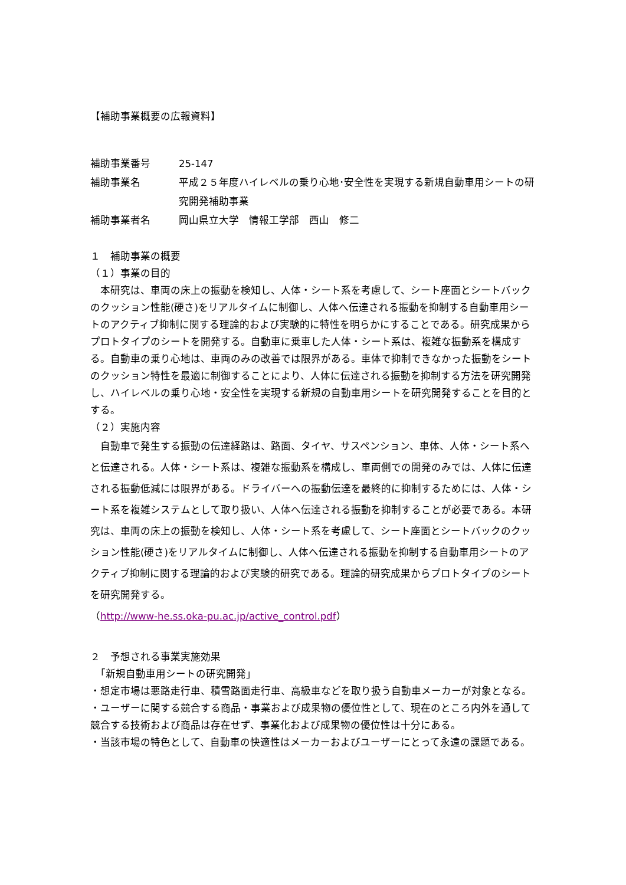【補助事業概要の広報資料】
補助事業番号 25-147
補助事業名 平成２５年度ハイレベルの乗り心地･安全性を実現する新規自動車用シートの研究開発補助事業
補助事業者名 岡山県立大学　情報工学部　西山　修二
１　補助事業の概要
（１）事業の目的
　本研究は、車両の床上の振動を検知し、人体・シート系を考慮して、シート座面とシートバックのクッション性能(硬さ)をリアルタイムに制御し、人体へ伝達される振動を抑制する自動車用シートのアクティブ抑制に関する理論的および実験的に特性を明らかにすることである。研究成果からプロトタイプのシートを開発する。自動車に乗車した人体・シート系は、複雑な振動系を構成する。自動車の乗り心地は、車両のみの改善では限界がある。車体で抑制できなかった振動をシートのクッション特性を最適に制御することにより、人体に伝達される振動を抑制する方法を研究開発し、ハイレベルの乗り心地・安全性を実現する新規の自動車用シートを研究開発することを目的とする。
（２）実施内容
　自動車で発生する振動の伝達経路は、路面、タイヤ、サスペンション、車体、人体・シート系へと伝達される。人体・シート系は、複雑な振動系を構成し、車両側での開発のみでは、人体に伝達される振動低減には限界がある。ドライバーへの振動伝達を最終的に抑制するためには、人体・シート系を複雑システムとして取り扱い、人体へ伝達される振動を抑制することが必要である。本研究は、車両の床上の振動を検知し、人体・シート系を考慮して、シート座面とシートバックのクッション性能(硬さ)をリアルタイムに制御し、人体へ伝達される振動を抑制する自動車用シートのアクティブ抑制に関する理論的および実験的研究である。理論的研究成果からプロトタイプのシートを研究開発する。
（http://www-he.ss.oka-pu.ac.jp/active_control.pdf）
２　予想される事業実施効果
　「新規自動車用シートの研究開発」
・想定市場は悪路走行車、積雪路面走行車、高級車などを取り扱う自動車メーカーが対象となる。
・ユーザーに関する競合する商品・事業および成果物の優位性として、現在のところ内外を通して競合する技術および商品は存在せず、事業化および成果物の優位性は十分にある。
・当該市場の特色として、自動車の快適性はメーカーおよびユーザーにとって永遠の課題である。